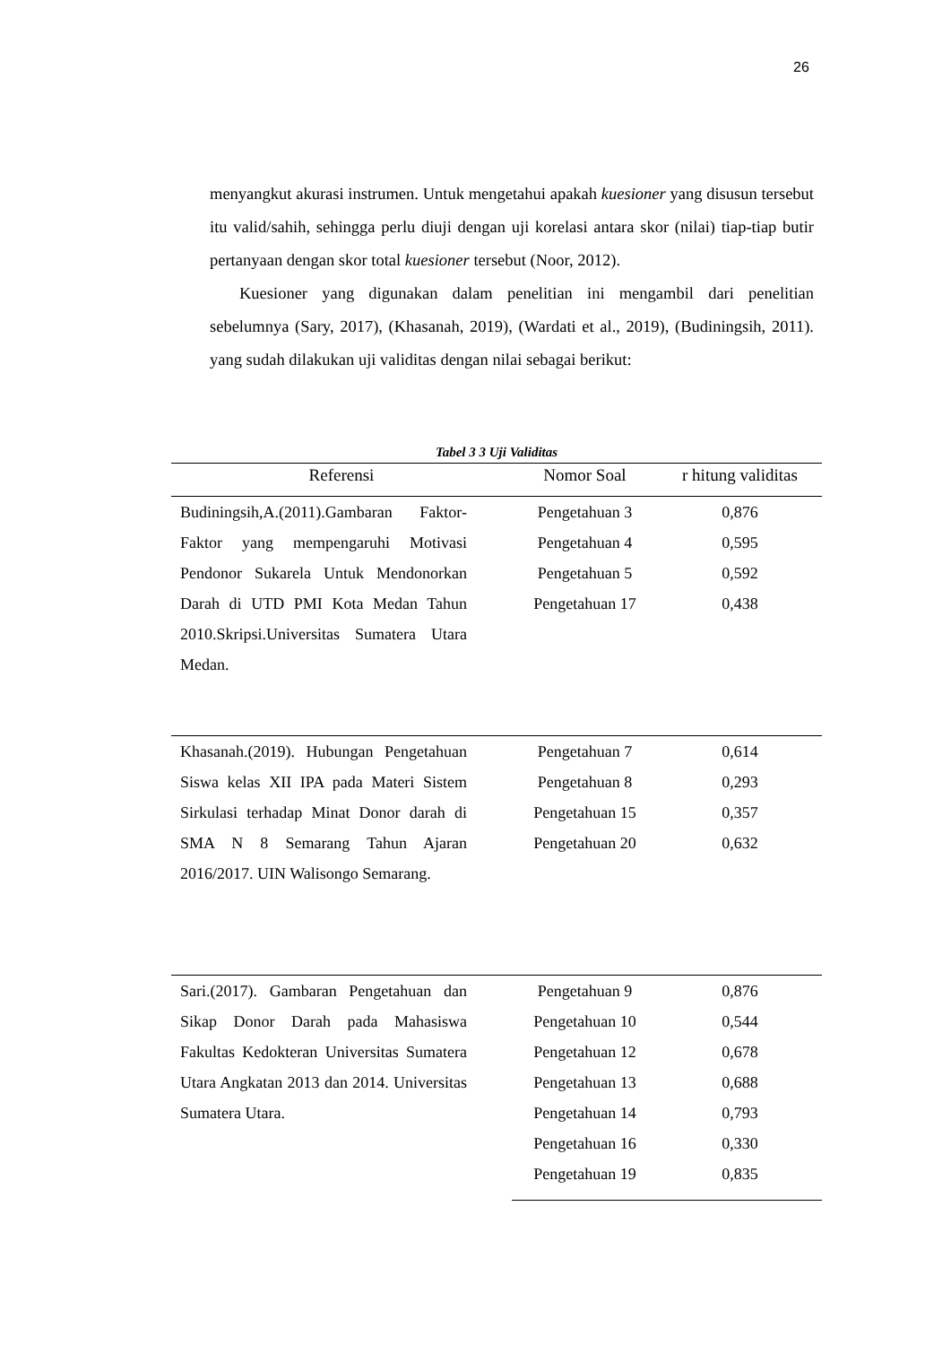26
menyangkut akurasi instrumen. Untuk mengetahui apakah kuesioner yang disusun tersebut itu valid/sahih, sehingga perlu diuji dengan uji korelasi antara skor (nilai) tiap-tiap butir pertanyaan dengan skor total kuesioner tersebut (Noor, 2012).
Kuesioner yang digunakan dalam penelitian ini mengambil dari penelitian sebelumnya (Sary, 2017), (Khasanah, 2019), (Wardati et al., 2019), (Budiningsih, 2011). yang sudah dilakukan uji validitas dengan nilai sebagai berikut:
Tabel 3 3 Uji Validitas
| Referensi | Nomor Soal | r hitung validitas |
| --- | --- | --- |
| Budiningsih,A.(2011).Gambaran Faktor-Faktor yang mempengaruhi Motivasi Pendonor Sukarela Untuk Mendonorkan Darah di UTD PMI Kota Medan Tahun 2010.Skripsi.Universitas Sumatera Utara Medan. | Pengetahuan 3 | 0,876 |
| | Pengetahuan 4 | 0,595 |
| | Pengetahuan 5 | 0,592 |
| | Pengetahuan 17 | 0,438 |
| Khasanah.(2019). Hubungan Pengetahuan Siswa kelas XII IPA pada Materi Sistem Sirkulasi terhadap Minat Donor darah di SMA N 8 Semarang Tahun Ajaran 2016/2017. UIN Walisongo Semarang. | Pengetahuan 7 | 0,614 |
| | Pengetahuan 8 | 0,293 |
| | Pengetahuan 15 | 0,357 |
| | Pengetahuan 20 | 0,632 |
| Sari.(2017). Gambaran Pengetahuan dan Sikap Donor Darah pada Mahasiswa Fakultas Kedokteran Universitas Sumatera Utara Angkatan 2013 dan 2014. Universitas Sumatera Utara. | Pengetahuan 9 | 0,876 |
| | Pengetahuan 10 | 0,544 |
| | Pengetahuan 12 | 0,678 |
| | Pengetahuan 13 | 0,688 |
| | Pengetahuan 14 | 0,793 |
| | Pengetahuan 16 | 0,330 |
| | Pengetahuan 19 | 0,835 |